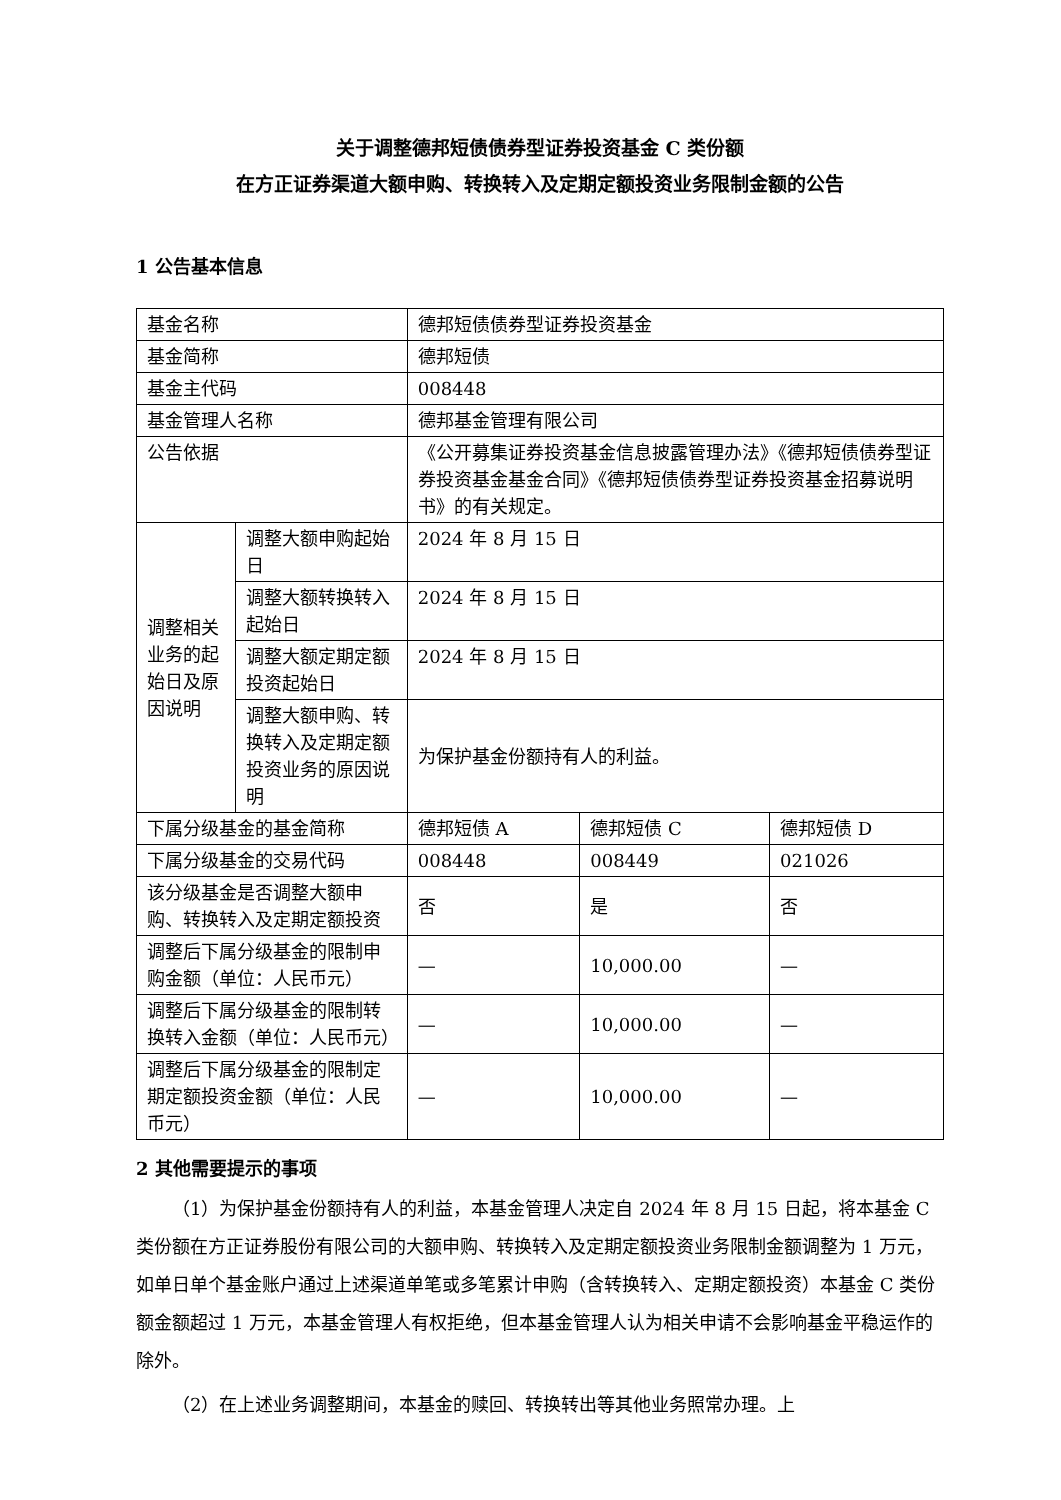关于调整德邦短债债券型证券投资基金 C 类份额
在方正证券渠道大额申购、转换转入及定期定额投资业务限制金额的公告
1 公告基本信息
| 基金名称 | | 德邦短债债券型证券投资基金 | | |
| 基金简称 | | 德邦短债 | | |
| 基金主代码 | | 008448 | | |
| 基金管理人名称 | | 德邦基金管理有限公司 | | |
| 公告依据 | | 《公开募集证券投资基金信息披露管理办法》《德邦短债债券型证券投资基金基金合同》《德邦短债债券型证券投资基金招募说明书》的有关规定。 | | |
| 调整相关业务的起始日及原因说明 | 调整大额申购起始日 | 2024 年 8 月 15 日 | | |
| | 调整大额转换转入起始日 | 2024 年 8 月 15 日 | | |
| | 调整大额定期定额投资起始日 | 2024 年 8 月 15 日 | | |
| | 调整大额申购、转换转入及定期定额投资业务的原因说明 | 为保护基金份额持有人的利益。 | | |
| 下属分级基金的基金简称 | | 德邦短债 A | 德邦短债 C | 德邦短债 D |
| 下属分级基金的交易代码 | | 008448 | 008449 | 021026 |
| 该分级基金是否调整大额申购、转换转入及定期定额投资 | | 否 | 是 | 否 |
| 调整后下属分级基金的限制申购金额（单位：人民币元） | | — | 10,000.00 | — |
| 调整后下属分级基金的限制转换转入金额（单位：人民币元） | | — | 10,000.00 | — |
| 调整后下属分级基金的限制定期定额投资金额（单位：人民币元） | | — | 10,000.00 | — |
2 其他需要提示的事项
（1）为保护基金份额持有人的利益，本基金管理人决定自 2024 年 8 月 15 日起，将本基金 C 类份额在方正证券股份有限公司的大额申购、转换转入及定期定额投资业务限制金额调整为 1 万元，如单日单个基金账户通过上述渠道单笔或多笔累计申购（含转换转入、定期定额投资）本基金 C 类份额金额超过 1 万元，本基金管理人有权拒绝，但本基金管理人认为相关申请不会影响基金平稳运作的除外。
（2）在上述业务调整期间，本基金的赎回、转换转出等其他业务照常办理。上